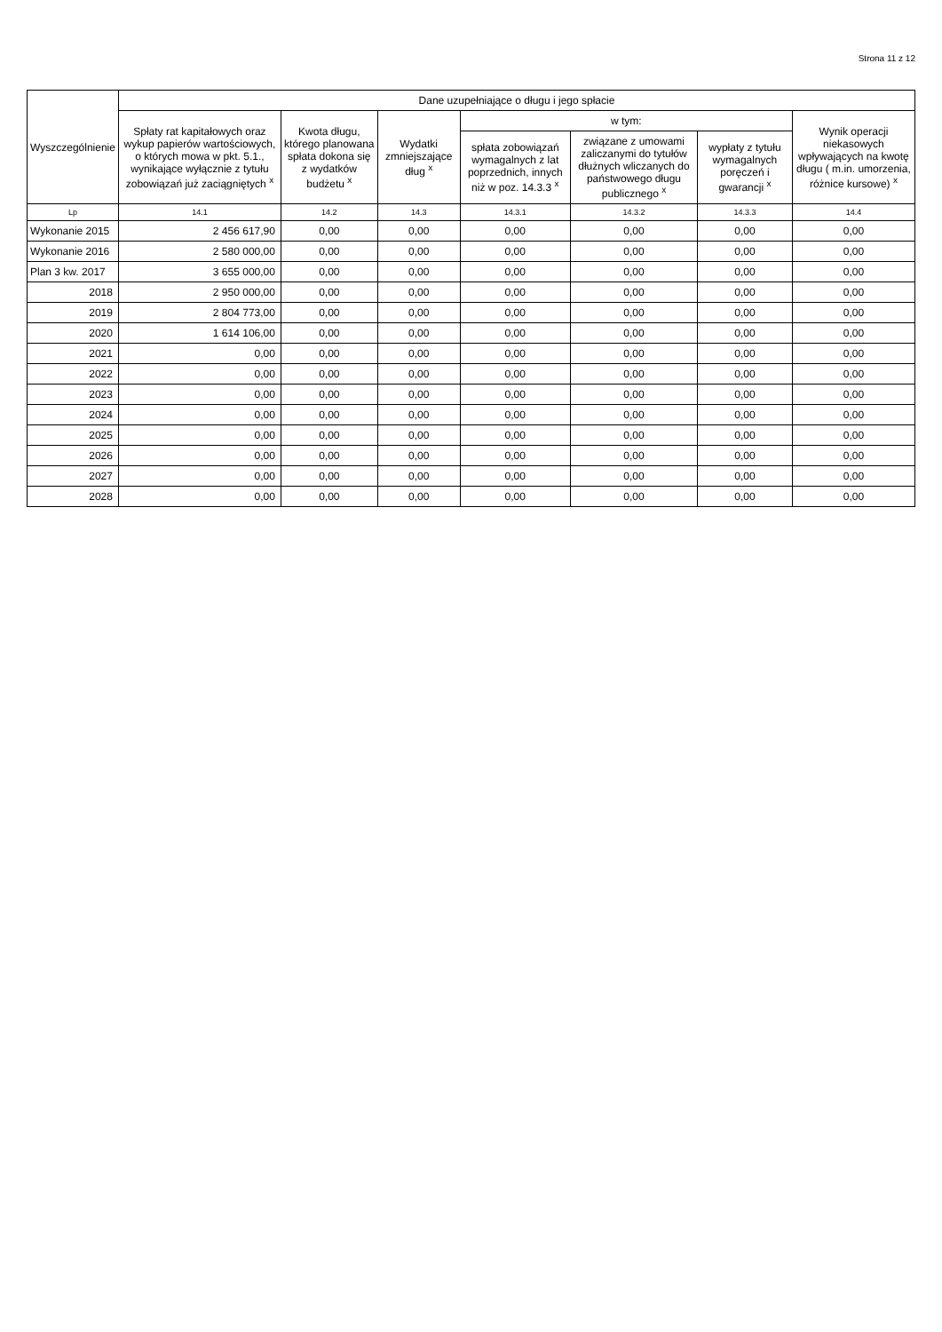Strona 11 z 12
| Wyszczególnienie | Dane uzupełniające o długu i jego spłacie | | | | | | |
| --- | --- | --- | --- | --- | --- | --- | --- |
| | Spłaty rat kapitałowych oraz wykup papierów wartościowych, o których mowa w pkt. 5.1., wynikające wyłącznie z tytułu zobowiązań już zaciągniętych <sup>x</sup> | Kwota długu, którego planowana spłata dokona się z wydatków budżetu <sup>x</sup> | Wydatki zmniejszające dług <sup>x</sup> | w tym: | | | Wynik operacji niekasowych wpływających na kwotę długu ( m.in. umorzenia, różnice kursowe) <sup>x</sup> |
| | | | | spłata zobowiązań wymagalnych z lat poprzednich, innych niż w poz. 14.3.3 <sup>x</sup> | związane z umowami zaliczanymi do tytułów dłużnych wliczanych do państwowego długu publicznego <sup>x</sup> | wypłaty z tytułu wymagalnych poręczeń i gwarancji <sup>x</sup> | |
| Lp | 14.1 | 14.2 | 14.3 | 14.3.1 | 14.3.2 | 14.3.3 | 14.4 |
| Wykonanie 2015 | 2 456 617,90 | 0,00 | 0,00 | 0,00 | 0,00 | 0,00 | 0,00 |
| Wykonanie 2016 | 2 580 000,00 | 0,00 | 0,00 | 0,00 | 0,00 | 0,00 | 0,00 |
| Plan 3 kw. 2017 | 3 655 000,00 | 0,00 | 0,00 | 0,00 | 0,00 | 0,00 | 0,00 |
| 2018 | 2 950 000,00 | 0,00 | 0,00 | 0,00 | 0,00 | 0,00 | 0,00 |
| 2019 | 2 804 773,00 | 0,00 | 0,00 | 0,00 | 0,00 | 0,00 | 0,00 |
| 2020 | 1 614 106,00 | 0,00 | 0,00 | 0,00 | 0,00 | 0,00 | 0,00 |
| 2021 | 0,00 | 0,00 | 0,00 | 0,00 | 0,00 | 0,00 | 0,00 |
| 2022 | 0,00 | 0,00 | 0,00 | 0,00 | 0,00 | 0,00 | 0,00 |
| 2023 | 0,00 | 0,00 | 0,00 | 0,00 | 0,00 | 0,00 | 0,00 |
| 2024 | 0,00 | 0,00 | 0,00 | 0,00 | 0,00 | 0,00 | 0,00 |
| 2025 | 0,00 | 0,00 | 0,00 | 0,00 | 0,00 | 0,00 | 0,00 |
| 2026 | 0,00 | 0,00 | 0,00 | 0,00 | 0,00 | 0,00 | 0,00 |
| 2027 | 0,00 | 0,00 | 0,00 | 0,00 | 0,00 | 0,00 | 0,00 |
| 2028 | 0,00 | 0,00 | 0,00 | 0,00 | 0,00 | 0,00 | 0,00 |